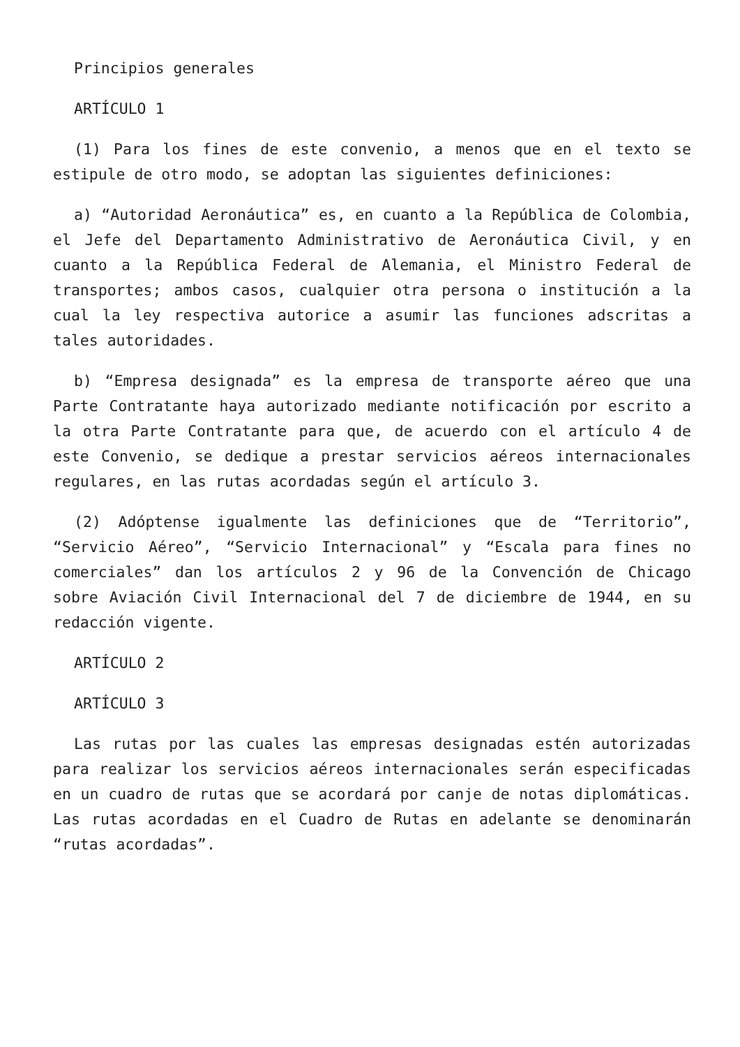Principios generales
ARTÍCULO 1
(1) Para los fines de este convenio, a menos que en el texto se estipule de otro modo, se adoptan las siguientes definiciones:
a) “Autoridad Aeronáutica” es, en cuanto a la República de Colombia, el Jefe del Departamento Administrativo de Aeronáutica Civil, y en cuanto a la República Federal de Alemania, el Ministro Federal de transportes; ambos casos, cualquier otra persona o institución a la cual la ley respectiva autorice a asumir las funciones adscritas a tales autoridades.
b) “Empresa designada” es la empresa de transporte aéreo que una Parte Contratante haya autorizado mediante notificación por escrito a la otra Parte Contratante para que, de acuerdo con el artículo 4 de este Convenio, se dedique a prestar servicios aéreos internacionales regulares, en las rutas acordadas según el artículo 3.
(2) Adóptense igualmente las definiciones que de “Territorio”, “Servicio Aéreo”, “Servicio Internacional” y “Escala para fines no comerciales” dan los artículos 2 y 96 de la Convención de Chicago sobre Aviación Civil Internacional del 7 de diciembre de 1944, en su redacción vigente.
ARTÍCULO 2
ARTÍCULO 3
Las rutas por las cuales las empresas designadas estén autorizadas para realizar los servicios aéreos internacionales serán especificadas en un cuadro de rutas que se acordará por canje de notas diplomáticas. Las rutas acordadas en el Cuadro de Rutas en adelante se denominarán “rutas acordadas”.